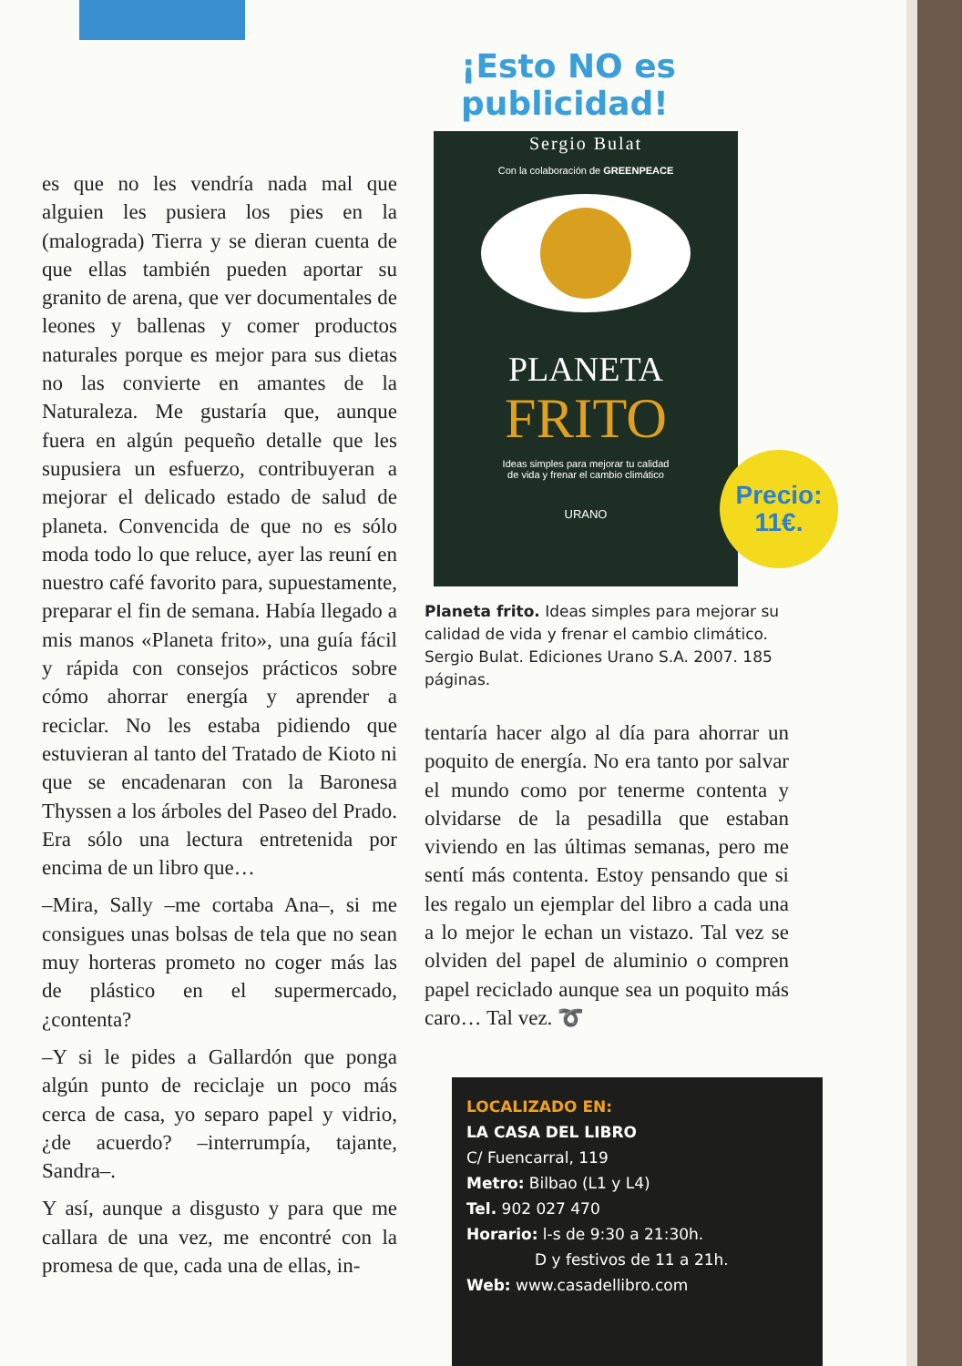es que no les vendría nada mal que alguien les pusiera los pies en la (malograda) Tierra y se dieran cuenta de que ellas también pueden aportar su granito de arena, que ver documentales de leones y ballenas y comer productos naturales porque es mejor para sus dietas no las convierte en amantes de la Naturaleza. Me gustaría que, aunque fuera en algún pequeño detalle que les supusiera un esfuerzo, contribuyeran a mejorar el delicado estado de salud de planeta. Convencida de que no es sólo moda todo lo que reluce, ayer las reuní en nuestro café favorito para, supuestamente, preparar el fin de semana. Había llegado a mis manos «Planeta frito», una guía fácil y rápida con consejos prácticos sobre cómo ahorrar energía y aprender a reciclar. No les estaba pidiendo que estuvieran al tanto del Tratado de Kioto ni que se encadenaran con la Baronesa Thyssen a los árboles del Paseo del Prado. Era sólo una lectura entretenida por encima de un libro que…
–Mira, Sally –me cortaba Ana–, si me consigues unas bolsas de tela que no sean muy horteras prometo no coger más las de plástico en el supermercado, ¿contenta?
–Y si le pides a Gallardón que ponga algún punto de reciclaje un poco más cerca de casa, yo separo papel y vidrio, ¿de acuerdo? –interrumpía, tajante, Sandra–.
Y así, aunque a disgusto y para que me callara de una vez, me encontré con la promesa de que, cada una de ellas, in-
¡Esto NO es publicidad!
Sergio Bulat
Con la colaboración de GREENPEACE
PLANETA
FRITO
Ideas simples para mejorar tu calidad
de vida y frenar el cambio climático
URANO
Precio:
11€.
Planeta frito. Ideas simples para mejorar su calidad de vida y frenar el cambio climático. Sergio Bulat. Ediciones Urano S.A. 2007. 185 páginas.
tentaría hacer algo al día para ahorrar un poquito de energía. No era tanto por salvar el mundo como por tenerme contenta y olvidarse de la pesadilla que estaban viviendo en las últimas semanas, pero me sentí más contenta. Estoy pensando que si les regalo un ejemplar del libro a cada una a lo mejor le echan un vistazo. Tal vez se olviden del papel de aluminio o compren papel reciclado aunque sea un poquito más caro… Tal vez. ➰
LOCALIZADO EN:
LA CASA DEL LIBRO
C/ Fuencarral, 119
Metro: Bilbao (L1 y L4)
Tel. 902 027 470
Horario: l-s de 9:30 a 21:30h.
D y festivos de 11 a 21h.
Web: www.casadellibro.com